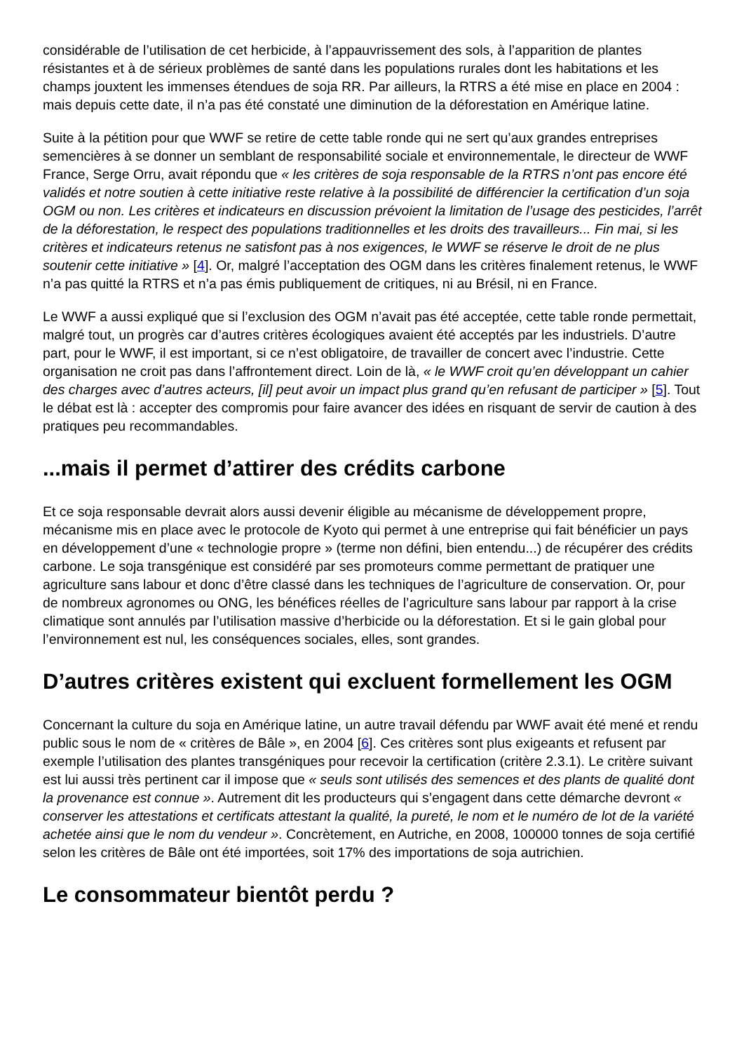considérable de l’utilisation de cet herbicide, à l’appauvrissement des sols, à l’apparition de plantes résistantes et à de sérieux problèmes de santé dans les populations rurales dont les habitations et les champs jouxtent les immenses étendues de soja RR. Par ailleurs, la RTRS a été mise en place en 2004 : mais depuis cette date, il n’a pas été constaté une diminution de la déforestation en Amérique latine.
Suite à la pétition pour que WWF se retire de cette table ronde qui ne sert qu’aux grandes entreprises semencières à se donner un semblant de responsabilité sociale et environnementale, le directeur de WWF France, Serge Orru, avait répondu que « les critères de soja responsable de la RTRS n’ont pas encore été validés et notre soutien à cette initiative reste relative à la possibilité de différencier la certification d’un soja OGM ou non. Les critères et indicateurs en discussion prévoient la limitation de l’usage des pesticides, l’arrêt de la déforestation, le respect des populations traditionnelles et les droits des travailleurs... Fin mai, si les critères et indicateurs retenus ne satisfont pas à nos exigences, le WWF se réserve le droit de ne plus soutenir cette initiative » [4]. Or, malgré l’acceptation des OGM dans les critères finalement retenus, le WWF n’a pas quitté la RTRS et n’a pas émis publiquement de critiques, ni au Brésil, ni en France.
Le WWF a aussi expliqué que si l’exclusion des OGM n’avait pas été acceptée, cette table ronde permettait, malgré tout, un progrès car d’autres critères écologiques avaient été acceptés par les industriels. D’autre part, pour le WWF, il est important, si ce n’est obligatoire, de travailler de concert avec l’industrie. Cette organisation ne croit pas dans l’affrontement direct. Loin de là, « le WWF croit qu’en développant un cahier des charges avec d’autres acteurs, [il] peut avoir un impact plus grand qu’en refusant de participer » [5]. Tout le débat est là : accepter des compromis pour faire avancer des idées en risquant de servir de caution à des pratiques peu recommandables.
...mais il permet d’attirer des crédits carbone
Et ce soja responsable devrait alors aussi devenir éligible au mécanisme de développement propre, mécanisme mis en place avec le protocole de Kyoto qui permet à une entreprise qui fait bénéficier un pays en développement d’une « technologie propre » (terme non défini, bien entendu...) de récupérer des crédits carbone. Le soja transgénique est considéré par ses promoteurs comme permettant de pratiquer une agriculture sans labour et donc d’être classé dans les techniques de l’agriculture de conservation. Or, pour de nombreux agronomes ou ONG, les bénéfices réelles de l’agriculture sans labour par rapport à la crise climatique sont annulés par l’utilisation massive d’herbicide ou la déforestation. Et si le gain global pour l’environnement est nul, les conséquences sociales, elles, sont grandes.
D’autres critères existent qui excluent formellement les OGM
Concernant la culture du soja en Amérique latine, un autre travail défendu par WWF avait été mené et rendu public sous le nom de « critères de Bâle », en 2004 [6]. Ces critères sont plus exigeants et refusent par exemple l’utilisation des plantes transgéniques pour recevoir la certification (critère 2.3.1). Le critère suivant est lui aussi très pertinent car il impose que « seuls sont utilisés des semences et des plants de qualité dont la provenance est connue ». Autrement dit les producteurs qui s’engagent dans cette démarche devront « conserver les attestations et certificats attestant la qualité, la pureté, le nom et le numéro de lot de la variété achetée ainsi que le nom du vendeur ». Concrètement, en Autriche, en 2008, 100000 tonnes de soja certifié selon les critères de Bâle ont été importées, soit 17% des importations de soja autrichien.
Le consommateur bientôt perdu ?